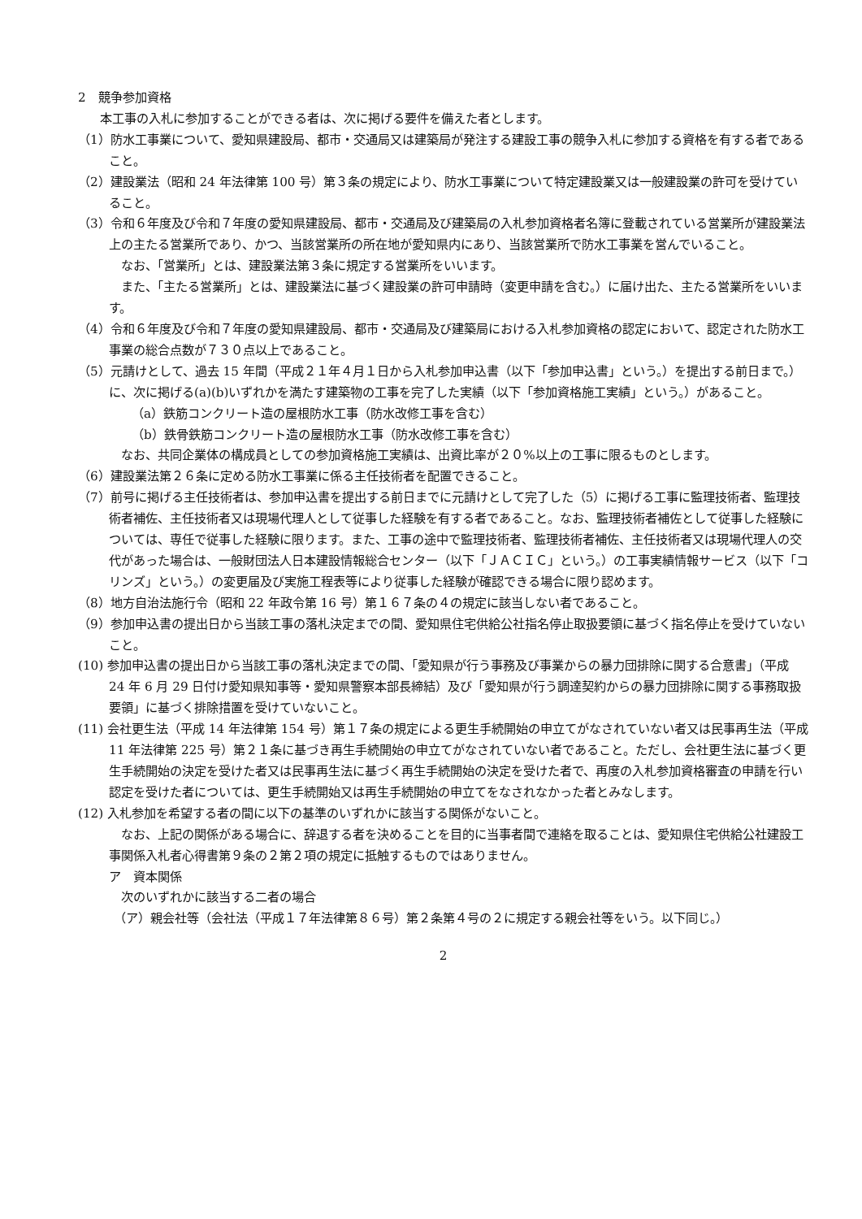2　競争参加資格
本工事の入札に参加することができる者は、次に掲げる要件を備えた者とします。
（1）防水工事業について、愛知県建設局、都市・交通局又は建築局が発注する建設工事の競争入札に参加する資格を有する者であること。
（2）建設業法（昭和 24 年法律第 100 号）第３条の規定により、防水工事業について特定建設業又は一般建設業の許可を受けていること。
（3）令和６年度及び令和７年度の愛知県建設局、都市・交通局及び建築局の入札参加資格者名簿に登載されている営業所が建設業法上の主たる営業所であり、かつ、当該営業所の所在地が愛知県内にあり、当該営業所で防水工事業を営んでいること。
なお、「営業所」とは、建設業法第３条に規定する営業所をいいます。
また、「主たる営業所」とは、建設業法に基づく建設業の許可申請時（変更申請を含む。）に届け出た、主たる営業所をいいます。
（4）令和６年度及び令和７年度の愛知県建設局、都市・交通局及び建築局における入札参加資格の認定において、認定された防水工事業の総合点数が７３０点以上であること。
（5）元請けとして、過去 15 年間（平成２１年４月１日から入札参加申込書（以下「参加申込書」という。）を提出する前日まで。）に、次に掲げる(a)(b)いずれかを満たす建築物の工事を完了した実績（以下「参加資格施工実績」という。）があること。
（a）鉄筋コンクリート造の屋根防水工事（防水改修工事を含む）
（b）鉄骨鉄筋コンクリート造の屋根防水工事（防水改修工事を含む）
なお、共同企業体の構成員としての参加資格施工実績は、出資比率が２０%以上の工事に限るものとします。
（6）建設業法第２６条に定める防水工事業に係る主任技術者を配置できること。
（7）前号に掲げる主任技術者は、参加申込書を提出する前日までに元請けとして完了した（5）に掲げる工事に監理技術者、監理技術者補佐、主任技術者又は現場代理人として従事した経験を有する者であること。なお、監理技術者補佐として従事した経験については、専任で従事した経験に限ります。また、工事の途中で監理技術者、監理技術者補佐、主任技術者又は現場代理人の交代があった場合は、一般財団法人日本建設情報総合センター（以下「ＪＡＣＩＣ」という。）の工事実績情報サービス（以下「コリンズ」という。）の変更届及び実施工程表等により従事した経験が確認できる場合に限り認めます。
（8）地方自治法施行令（昭和 22 年政令第 16 号）第１６７条の４の規定に該当しない者であること。
（9）参加申込書の提出日から当該工事の落札決定までの間、愛知県住宅供給公社指名停止取扱要領に基づく指名停止を受けていないこと。
(10) 参加申込書の提出日から当該工事の落札決定までの間、「愛知県が行う事務及び事業からの暴力団排除に関する合意書」（平成 24 年 6 月 29 日付け愛知県知事等・愛知県警察本部長締結）及び「愛知県が行う調達契約からの暴力団排除に関する事務取扱要領」に基づく排除措置を受けていないこと。
(11) 会社更生法（平成 14 年法律第 154 号）第１７条の規定による更生手続開始の申立てがなされていない者又は民事再生法（平成 11 年法律第 225 号）第２１条に基づき再生手続開始の申立てがなされていない者であること。ただし、会社更生法に基づく更生手続開始の決定を受けた者又は民事再生法に基づく再生手続開始の決定を受けた者で、再度の入札参加資格審査の申請を行い認定を受けた者については、更生手続開始又は再生手続開始の申立てをなされなかった者とみなします。
(12) 入札参加を希望する者の間に以下の基準のいずれかに該当する関係がないこと。
なお、上記の関係がある場合に、辞退する者を決めることを目的に当事者間で連絡を取ることは、愛知県住宅供給公社建設工事関係入札者心得書第９条の２第２項の規定に抵触するものではありません。
ア　資本関係
次のいずれかに該当する二者の場合
（ア）親会社等（会社法（平成１７年法律第８６号）第２条第４号の２に規定する親会社等をいう。以下同じ。）
2